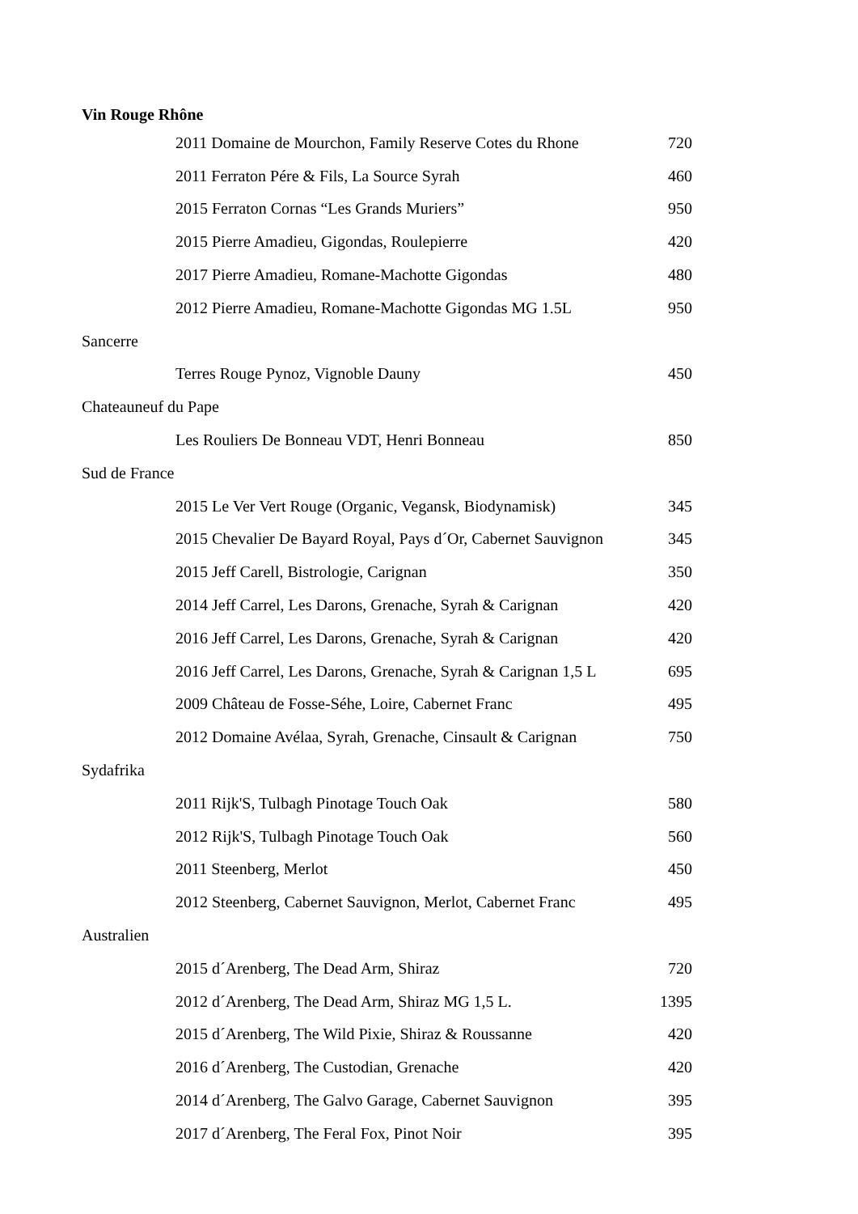Vin Rouge Rhône
| 2011 Domaine de Mourchon, Family Reserve Cotes du Rhone | 720 |
| 2011 Ferraton Pére & Fils, La Source Syrah | 460 |
| 2015 Ferraton Cornas “Les Grands Muriers” | 950 |
| 2015 Pierre Amadieu, Gigondas, Roulepierre | 420 |
| 2017 Pierre Amadieu, Romane-Machotte Gigondas | 480 |
| 2012 Pierre Amadieu, Romane-Machotte Gigondas MG 1.5L | 950 |
| Sancerre | |
| Terres Rouge Pynoz, Vignoble Dauny | 450 |
| Chateauneuf du Pape | |
| Les Rouliers De Bonneau VDT, Henri Bonneau | 850 |
| Sud de France | |
| 2015 Le Ver Vert Rouge (Organic, Vegansk, Biodynamisk) | 345 |
| 2015 Chevalier De Bayard Royal, Pays d´Or, Cabernet Sauvignon | 345 |
| 2015 Jeff Carell, Bistrologie, Carignan | 350 |
| 2014 Jeff Carrel, Les Darons, Grenache, Syrah & Carignan | 420 |
| 2016 Jeff Carrel, Les Darons, Grenache, Syrah & Carignan | 420 |
| 2016 Jeff Carrel, Les Darons, Grenache, Syrah & Carignan 1,5 L | 695 |
| 2009 Château de Fosse-Séhe, Loire, Cabernet Franc | 495 |
| 2012 Domaine Avélaa, Syrah, Grenache, Cinsault & Carignan | 750 |
| Sydafrika | |
| 2011 Rijk'S, Tulbagh Pinotage Touch Oak | 580 |
| 2012 Rijk'S, Tulbagh Pinotage Touch Oak | 560 |
| 2011 Steenberg, Merlot | 450 |
| 2012 Steenberg, Cabernet Sauvignon, Merlot, Cabernet Franc | 495 |
| Australien | |
| 2015 d´Arenberg, The Dead Arm, Shiraz | 720 |
| 2012 d´Arenberg, The Dead Arm, Shiraz MG 1,5 L. | 1395 |
| 2015 d´Arenberg, The Wild Pixie, Shiraz & Roussanne | 420 |
| 2016 d´Arenberg, The Custodian, Grenache | 420 |
| 2014 d´Arenberg, The Galvo Garage, Cabernet Sauvignon | 395 |
| 2017 d´Arenberg, The Feral Fox, Pinot Noir | 395 |